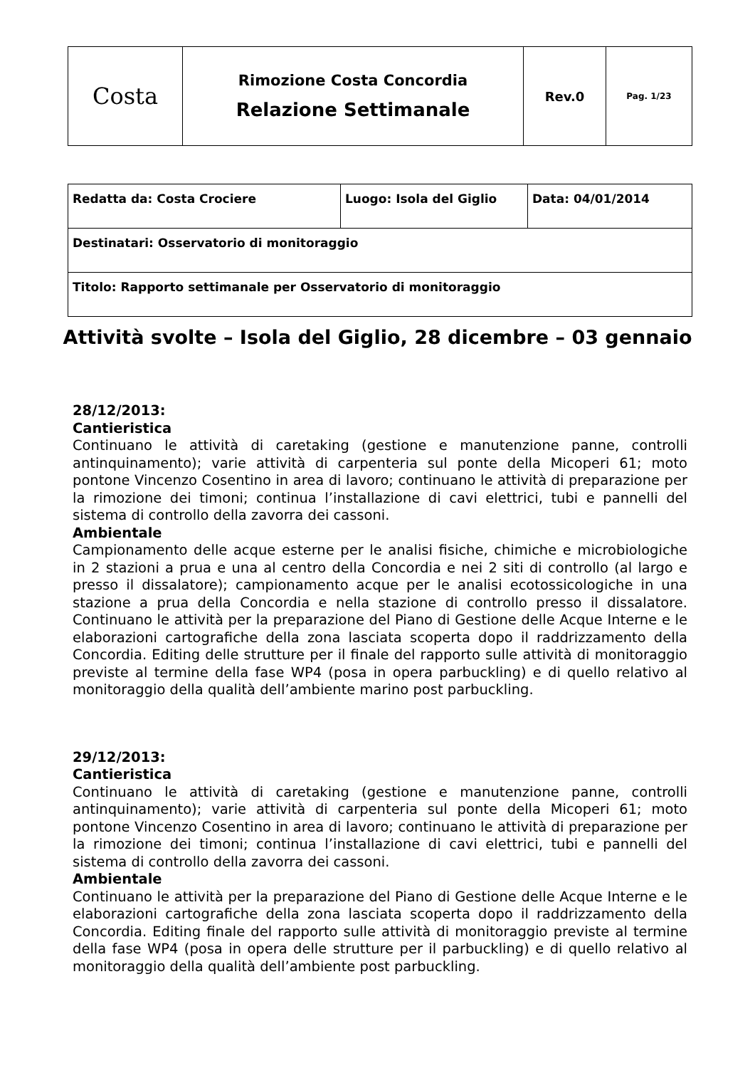| Costa | Rimozione Costa Concordia Relazione Settimanale | Rev.0 | Pag. 1/23 |
| Redatta da: Costa Crociere | Luogo: Isola del Giglio | Data: 04/01/2014 |
| Destinatari: Osservatorio di monitoraggio | | |
| Titolo: Rapporto settimanale per Osservatorio di monitoraggio | | |
Attività svolte – Isola del Giglio, 28 dicembre – 03 gennaio
28/12/2013:
Cantieristica
Continuano le attività di caretaking (gestione e manutenzione panne, controlli antinquinamento); varie attività di carpenteria sul ponte della Micoperi 61; moto pontone Vincenzo Cosentino in area di lavoro; continuano le attività di preparazione per la rimozione dei timoni; continua l’installazione di cavi elettrici, tubi e pannelli del sistema di controllo della zavorra dei cassoni.
Ambientale
Campionamento delle acque esterne per le analisi fisiche, chimiche e microbiologiche in 2 stazioni a prua e una al centro della Concordia e nei 2 siti di controllo (al largo e presso il dissalatore); campionamento acque per le analisi ecotossicologiche in una stazione a prua della Concordia e nella stazione di controllo presso il dissalatore. Continuano le attività per la preparazione del Piano di Gestione delle Acque Interne e le elaborazioni cartografiche della zona lasciata scoperta dopo il raddrizzamento della Concordia. Editing delle strutture per il finale del rapporto sulle attività di monitoraggio previste al termine della fase WP4 (posa in opera parbuckling) e di quello relativo al monitoraggio della qualità dell’ambiente marino post parbuckling.
29/12/2013:
Cantieristica
Continuano le attività di caretaking (gestione e manutenzione panne, controlli antinquinamento); varie attività di carpenteria sul ponte della Micoperi 61; moto pontone Vincenzo Cosentino in area di lavoro; continuano le attività di preparazione per la rimozione dei timoni; continua l’installazione di cavi elettrici, tubi e pannelli del sistema di controllo della zavorra dei cassoni.
Ambientale
Continuano le attività per la preparazione del Piano di Gestione delle Acque Interne e le elaborazioni cartografiche della zona lasciata scoperta dopo il raddrizzamento della Concordia. Editing finale del rapporto sulle attività di monitoraggio previste al termine della fase WP4 (posa in opera delle strutture per il parbuckling) e di quello relativo al monitoraggio della qualità dell’ambiente post parbuckling.